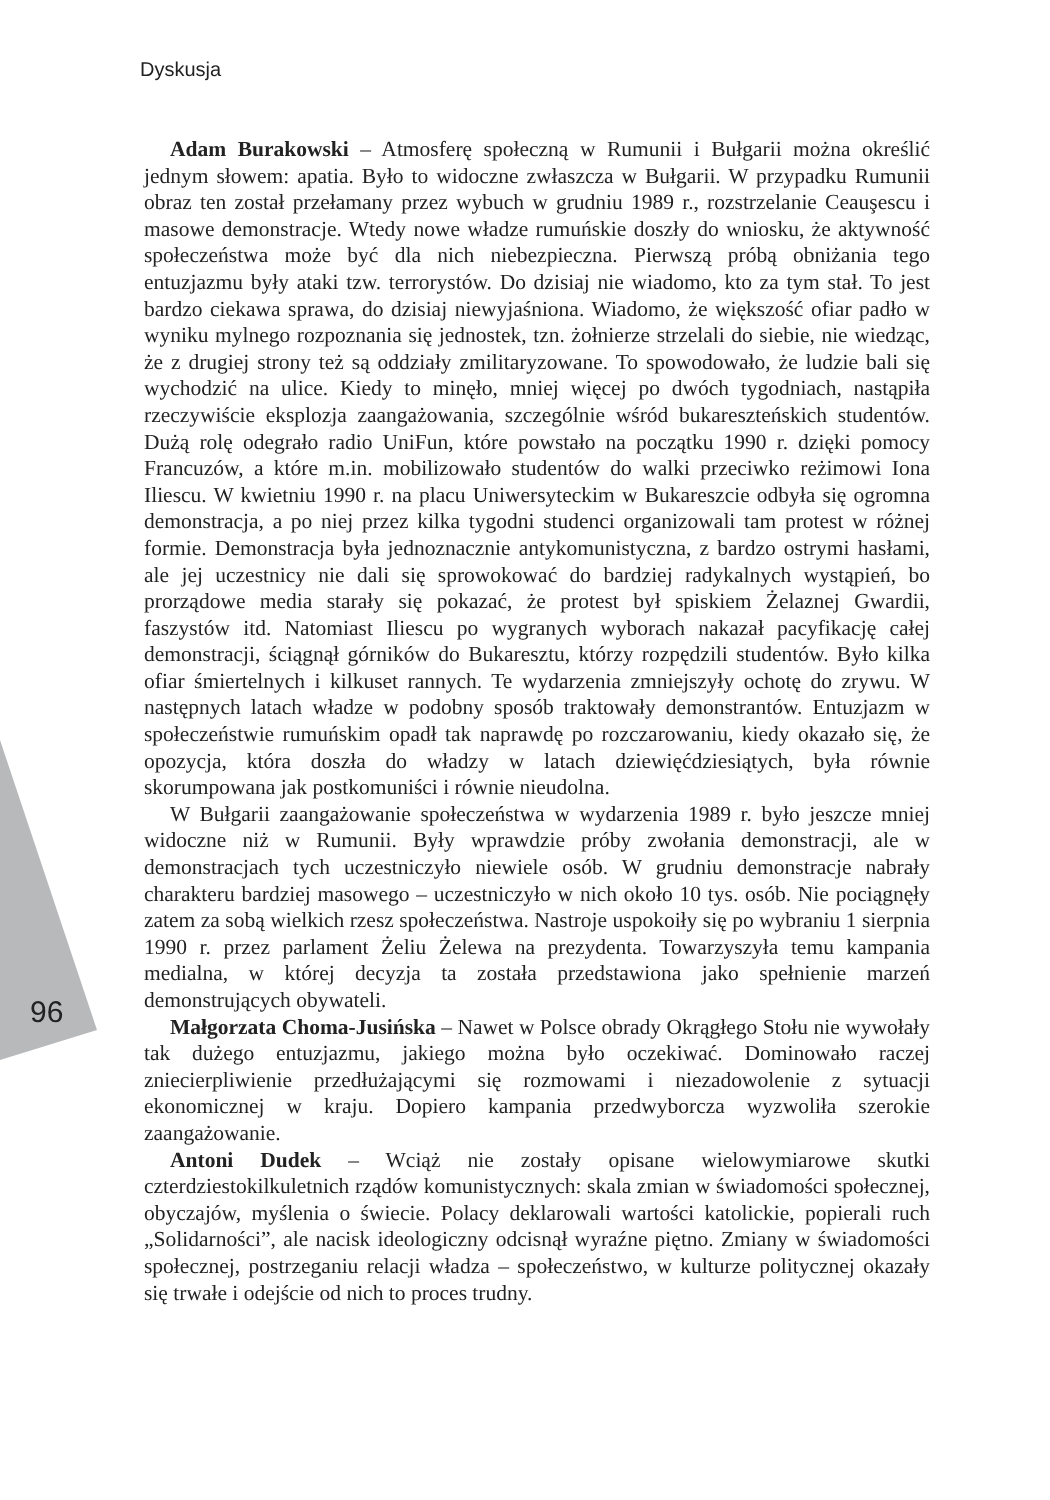Dyskusja
Adam Burakowski – Atmosferę społeczną w Rumunii i Bułgarii można określić jednym słowem: apatia. Było to widoczne zwłaszcza w Bułgarii. W przypadku Rumunii obraz ten został przełamany przez wybuch w grudniu 1989 r., rozstrzelanie Ceauşescu i masowe demonstracje. Wtedy nowe władze rumuńskie doszły do wniosku, że aktywność społeczeństwa może być dla nich niebezpieczna. Pierwszą próbą obniżania tego entuzjazmu były ataki tzw. terrorystów. Do dzisiaj nie wiadomo, kto za tym stał. To jest bardzo ciekawa sprawa, do dzisiaj niewyjaśniona. Wiadomo, że większość ofiar padło w wyniku mylnego rozpoznania się jednostek, tzn. żołnierze strzelali do siebie, nie wiedząc, że z drugiej strony też są oddziały zmilitaryzowane. To spowodowało, że ludzie bali się wychodzić na ulice. Kiedy to minęło, mniej więcej po dwóch tygodniach, nastąpiła rzeczywiście eksplozja zaangażowania, szczególnie wśród bukareszteńskich studentów. Dużą rolę odegrało radio UniFun, które powstało na początku 1990 r. dzięki pomocy Francuzów, a które m.in. mobilizowało studentów do walki przeciwko reżimowi Iona Iliescu. W kwietniu 1990 r. na placu Uniwersyteckim w Bukareszcie odbyła się ogromna demonstracja, a po niej przez kilka tygodni studenci organizowali tam protest w różnej formie. Demonstracja była jednoznacznie antykomunistyczna, z bardzo ostrymi hasłami, ale jej uczestnicy nie dali się sprowokować do bardziej radykalnych wystąpień, bo prorządowe media starały się pokazać, że protest był spiskiem Żelaznej Gwardii, faszystów itd. Natomiast Iliescu po wygranych wyborach nakazał pacyfikację całej demonstracji, ściągnął górników do Bukaresztu, którzy rozpędzili studentów. Było kilka ofiar śmiertelnych i kilkuset rannych. Te wydarzenia zmniejszyły ochotę do zrywu. W następnych latach władze w podobny sposób traktowały demonstrantów. Entuzjazm w społeczeństwie rumuńskim opadł tak naprawdę po rozczarowaniu, kiedy okazało się, że opozycja, która doszła do władzy w latach dziewięćdziesiątych, była równie skorumpowana jak postkomuniści i równie nieudolna.
W Bułgarii zaangażowanie społeczeństwa w wydarzenia 1989 r. było jeszcze mniej widoczne niż w Rumunii. Były wprawdzie próby zwołania demonstracji, ale w demonstracjach tych uczestniczyło niewiele osób. W grudniu demonstracje nabrały charakteru bardziej masowego – uczestniczyło w nich około 10 tys. osób. Nie pociągnęły zatem za sobą wielkich rzesz społeczeństwa. Nastroje uspokoiły się po wybraniu 1 sierpnia 1990 r. przez parlament Żeliu Żelewa na prezydenta. Towarzyszyła temu kampania medialna, w której decyzja ta została przedstawiona jako spełnienie marzeń demonstrujących obywateli.
Małgorzata Choma-Jusińska – Nawet w Polsce obrady Okrągłego Stołu nie wywołały tak dużego entuzjazmu, jakiego można było oczekiwać. Dominowało raczej zniecierpliwienie przedłużającymi się rozmowami i niezadowolenie z sytuacji ekonomicznej w kraju. Dopiero kampania przedwyborcza wyzwoliła szerokie zaangażowanie.
Antoni Dudek – Wciąż nie zostały opisane wielowymiarowe skutki czterdziestokilkuletnich rządów komunistycznych: skala zmian w świadomości społecznej, obyczajów, myślenia o świecie. Polacy deklarowali wartości katolickie, popierali ruch „Solidarności”, ale nacisk ideologiczny odcisnął wyraźne piętno. Zmiany w świadomości społecznej, postrzeganiu relacji władza – społeczeństwo, w kulturze politycznej okazały się trwałe i odejście od nich to proces trudny.
96